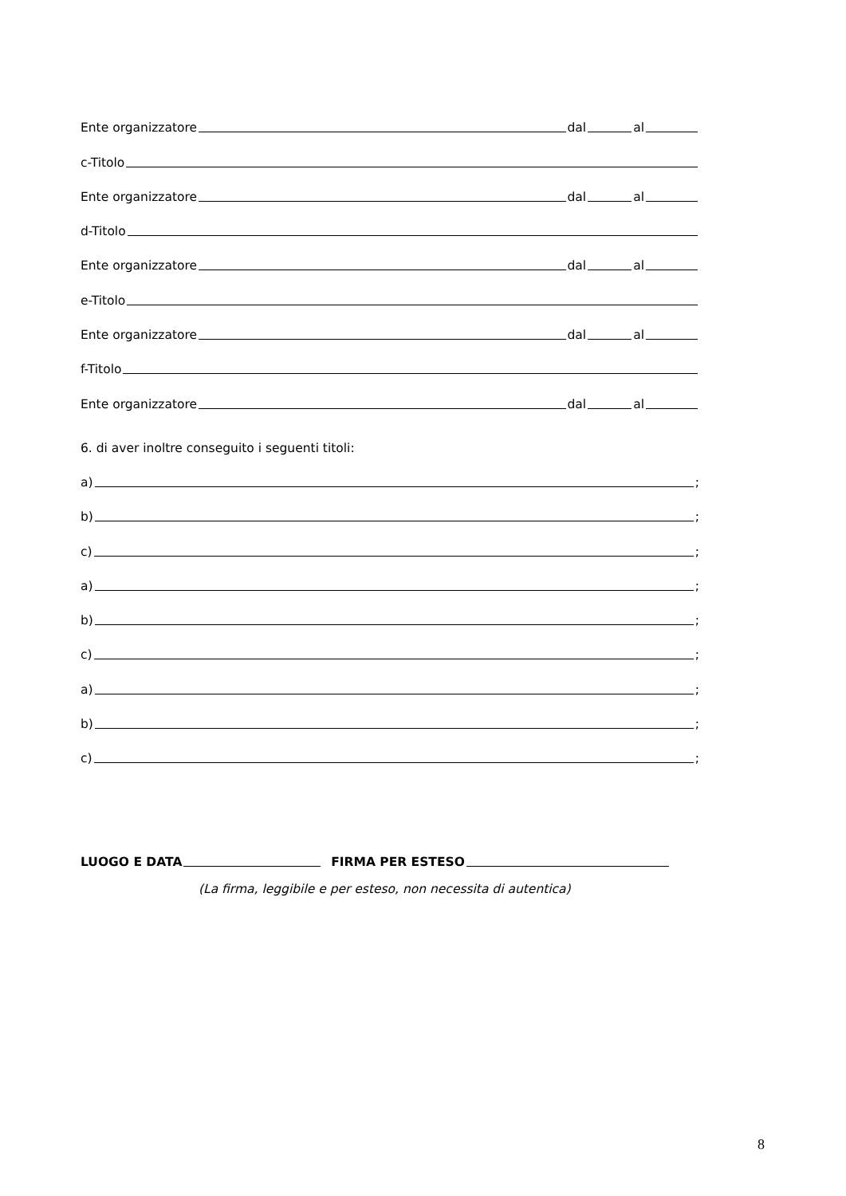Ente organizzatore dal al
c-Titolo
Ente organizzatore dal al
d-Titolo
Ente organizzatore dal al
e-Titolo
Ente organizzatore dal al
f-Titolo
Ente organizzatore dal al
6. di aver inoltre conseguito i seguenti titoli:
a) ;
b) ;
c) ;
a) ;
b) ;
c) ;
a) ;
b) ;
c) ;
LUOGO E DATA FIRMA PER ESTESO
(La firma, leggibile e per esteso, non necessita di autentica)
8